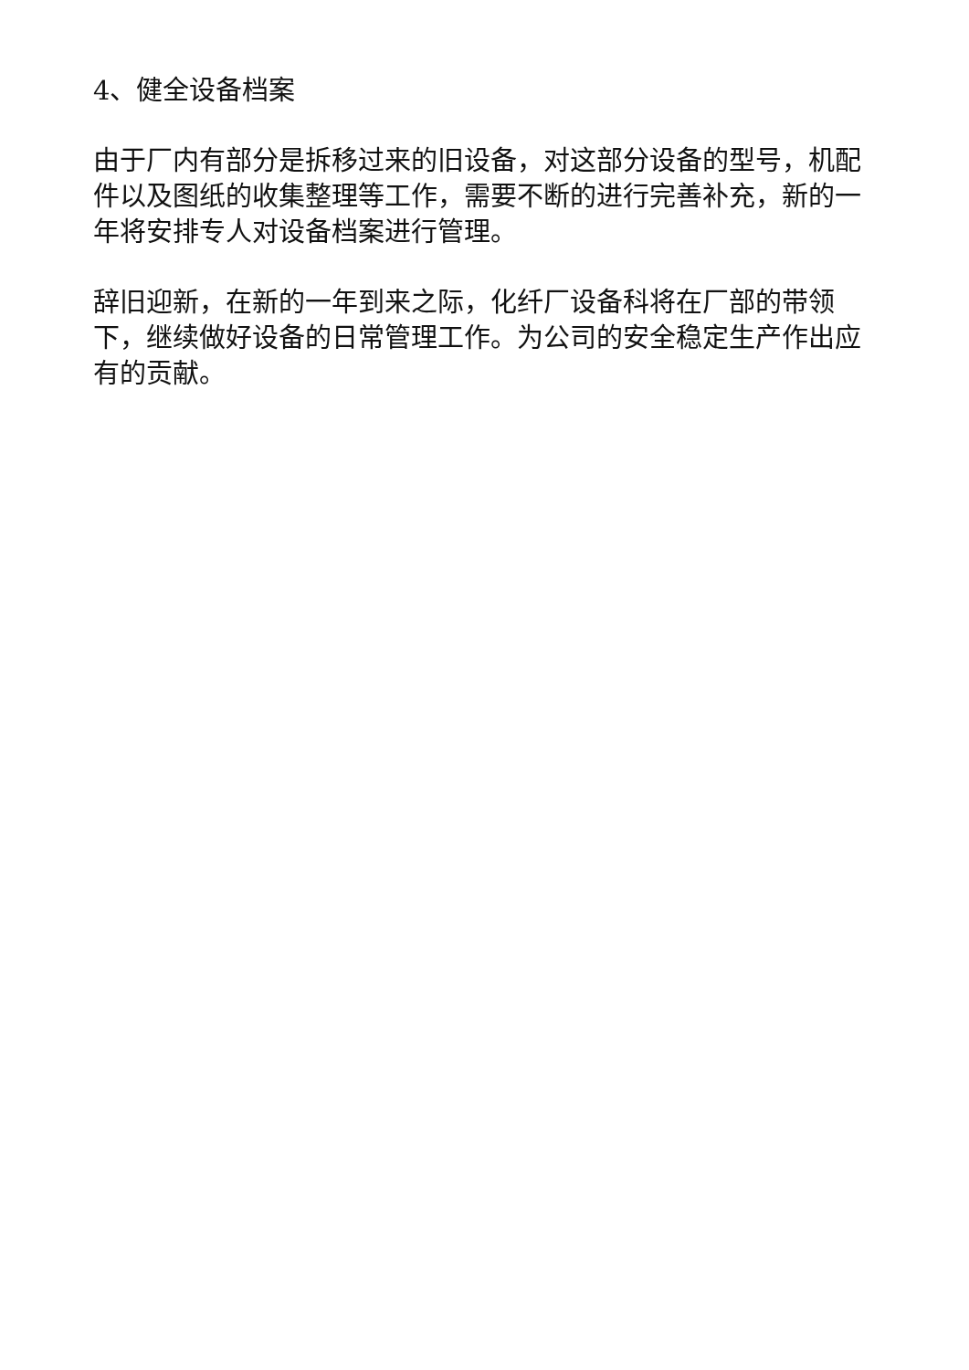4、健全设备档案
由于厂内有部分是拆移过来的旧设备，对这部分设备的型号，机配件以及图纸的收集整理等工作，需要不断的进行完善补充，新的一年将安排专人对设备档案进行管理。
辞旧迎新，在新的一年到来之际，化纤厂设备科将在厂部的带领下，继续做好设备的日常管理工作。为公司的安全稳定生产作出应有的贡献。